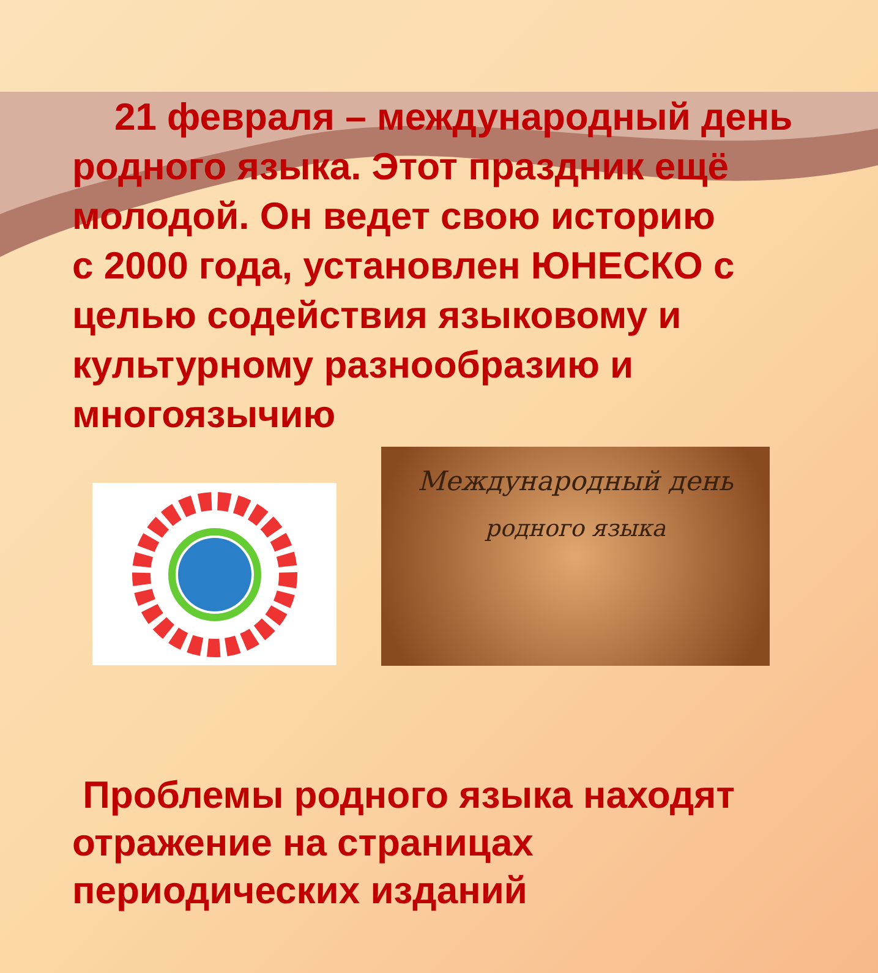21 февраля – международный день родного языка. Этот праздник ещё молодой. Он ведет свою историю
с 2000 года, установлен ЮНЕСКО с целью содействия языковому и культурному разнообразию и многоязычию
Международный день
родного языка
Проблемы родного языка находят отражение на страницах периодических изданий